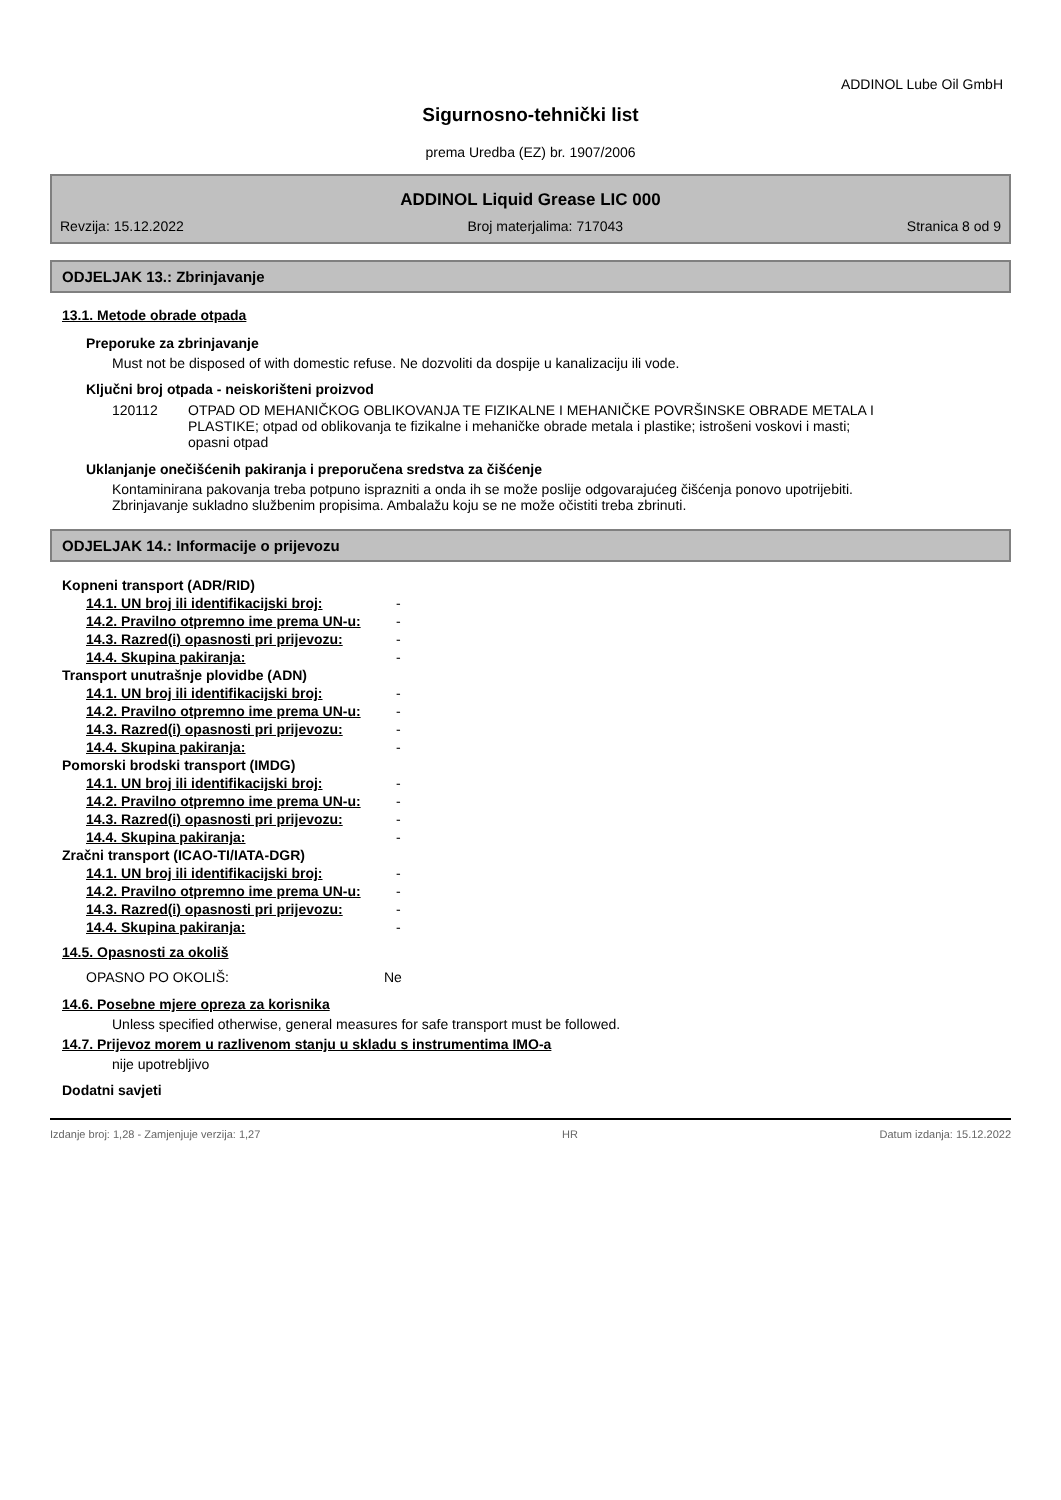ADDINOL Lube Oil GmbH
Sigurnosno-tehnički list
prema Uredba (EZ) br. 1907/2006
ADDINOL Liquid Grease LIC 000
Revzija: 15.12.2022 Broj materjalima: 717043 Stranica 8 od 9
ODJELJAK 13.: Zbrinjavanje
13.1. Metode obrade otpada
Preporuke za zbrinjavanje
Must not be disposed of with domestic refuse. Ne dozvoliti da dospije u kanalizaciju ili vode.
Ključni broj otpada - neiskorišteni proizvod
| 120112 | OTPAD OD MEHANIČKOG OBLIKOVANJA TE FIZIKALNE I MEHANIČKE POVRŠINSKE OBRADE METALA I PLASTIKE; otpad od oblikovanja te fizikalne i mehaničke obrade metala i plastike; istrošeni voskovi i masti; opasni otpad |
Uklanjanje onečišćenih pakiranja i preporučena sredstva za čišćenje
Kontaminirana pakovanja treba potpuno isprazniti a onda ih se može poslije odgovarajućeg čišćenja ponovo upotrijebiti. Zbrinjavanje sukladno službenim propisima. Ambalažu koju se ne može očistiti treba zbrinuti.
ODJELJAK 14.: Informacije o prijevozu
| Kopneni transport (ADR/RID) | |
| 14.1. UN broj ili identifikacijski broj: | - |
| 14.2. Pravilno otpremno ime prema UN-u: | - |
| 14.3. Razred(i) opasnosti pri prijevozu: | - |
| 14.4. Skupina pakiranja: | - |
| Transport unutrašnje plovidbe (ADN) | |
| 14.1. UN broj ili identifikacijski broj: | - |
| 14.2. Pravilno otpremno ime prema UN-u: | - |
| 14.3. Razred(i) opasnosti pri prijevozu: | - |
| 14.4. Skupina pakiranja: | - |
| Pomorski brodski transport (IMDG) | |
| 14.1. UN broj ili identifikacijski broj: | - |
| 14.2. Pravilno otpremno ime prema UN-u: | - |
| 14.3. Razred(i) opasnosti pri prijevozu: | - |
| 14.4. Skupina pakiranja: | - |
| Zračni transport (ICAO-TI/IATA-DGR) | |
| 14.1. UN broj ili identifikacijski broj: | - |
| 14.2. Pravilno otpremno ime prema UN-u: | - |
| 14.3. Razred(i) opasnosti pri prijevozu: | - |
| 14.4. Skupina pakiranja: | - |
14.5. Opasnosti za okoliš
| OPASNO PO OKOLIŠ: | Ne |
14.6. Posebne mjere opreza za korisnika
Unless specified otherwise, general measures for safe transport must be followed.
14.7. Prijevoz morem u razlivenom stanju u skladu s instrumentima IMO-a
nije upotrebljivo
Dodatni savjeti
Izdanje broj: 1,28 - Zamjenjuje verzija: 1,27 HR Datum izdanja: 15.12.2022